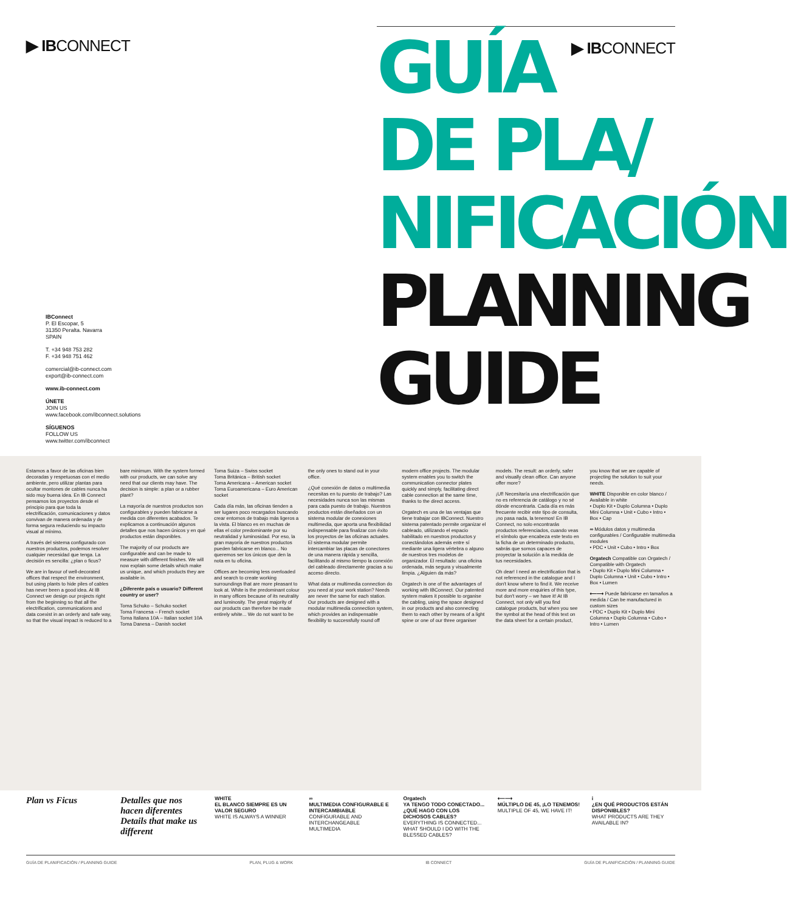▶ IBCONNECT
IBConnect
P. El Escopar, 5
31350 Peralta. Navarra
SPAIN
T. +34 948 753 282
F. +34 948 751 462
comercial@ib-connect.com
export@ib-connect.com
www.ib-connect.com
ÚNETE
JOIN US
www.facebook.com/ibconnect.solutions
SÍGUENOS
FOLLOW US
www.twitter.com/ibconnect
▶ IBCONNECT
GUÍA
DE PLA/
NIFICACIÓN
PLANNING
GUIDE
Estamos a favor de las oficinas bien decoradas y respetuosas con el medio ambiente, pero utilizar plantas para ocultar montones de cables nunca ha sido muy buena idea. En IB Connect pensamos los proyectos desde el principio para que toda la electrificación, comunicaciones y datos convivan de manera ordenada y de forma segura reduciendo su impacto visual al mínimo.
A través del sistema configurado con nuestros productos, podemos resolver cualquier necesidad que tenga. La decisión es sencilla: ¿plan o ficus?
We are in favour of well-decorated offices that respect the environment, but using plants to hide piles of cables has never been a good idea. At IB Connect we design our projects right from the beginning so that all the electrification, communications and data coexist in an orderly and safe way, so that the visual impact is reduced to a bare minimum. With the system formed with our products, we can solve any need that our clients may have. The decision is simple: a plan or a rubber plant?
La mayoría de nuestros productos son configurables y pueden fabricarse a medida con diferentes acabados. Te explicamos a continuación algunos detalles que nos hacen únicos y en qué productos están disponibles.
The majority of our products are configurable and can be made to measure with different finishes. We will now explain some details which make us unique, and which products they are available in.
¿Diferente país o usuario? Different country or user?
Toma Schuko – Schuko socket
Toma Francesa – French socket
Toma Italiana 10A – Italian socket 10A
Toma Danesa – Danish socket
Toma Suiza – Swiss socket
Toma Británica – British socket
Toma Americana – American socket
Toma Euroamericana – Euro American socket
Cada día más, las oficinas tienden a ser lugares poco recargados buscando crear entornos de trabajo más ligeros a la vista. El blanco es en muchas de ellas el color predominante por su neutralidad y luminosidad. Por eso, la gran mayoría de nuestros productos pueden fabricarse en blanco... No queremos ser los únicos que den la nota en tu oficina.
Offices are becoming less overloaded and search to create working surroundings that are more pleasant to look at. White is the predominant colour in many offices because of its neutrality and luminosity. The great majority of our products can therefore be made entirely white... We do not want to be the only ones to stand out in your office.
¿Qué conexión de datos o multimedia necesitas en tu puesto de trabajo? Las necesidades nunca son las mismas para cada puesto de trabajo. Nuestros productos están diseñados con un sistema modular de conexiones multimedia, que aporta una flexibilidad indispensable para finalizar con éxito los proyectos de las oficinas actuales. El sistema modular permite intercambiar las placas de conectores de una manera rápida y sencilla, facilitando al mismo tiempo la conexión del cableado directamente gracias a su acceso directo.
What data or multimedia connection do you need at your work station? Needs are never the same for each station. Our products are designed with a modular multimedia connection system, which provides an indispensable flexibility to successfully round off modern office projects. The modular system enables you to switch the communication connector plates quickly and simply, facilitating direct cable connection at the same time, thanks to the direct access.
Orgatech es una de las ventajas que tiene trabajar con IBConnect. Nuestro sistema patentado permite organizar el cableado, utilizando el espacio habilitado en nuestros productos y conectándolos además entre sí mediante una ligera vértebra o alguno de nuestros tres modelos de organizador. El resultado: una oficina ordenada, más segura y visualmente limpia. ¿Alguien da más?
Orgatech is one of the advantages of working with IBConnect. Our patented system makes it possible to organise the cabling, using the space designed in our products and also connecting them to each other by means of a light spine or one of our three organiser models. The result: an orderly, safer and visually clean office. Can anyone offer more?
¡Uf! Necesitaría una electrificación que no es referencia de catálogo y no sé dónde encontrarla. Cada día es más frecuente recibir este tipo de consulta, ¡no pasa nada, la tenemos! En IB Connect, no solo encontrarás productos referenciados, cuando veas el símbolo que encabeza este texto en la ficha de un determinado producto, sabrás que somos capaces de proyectar la solución a la medida de tus necesidades.
Oh dear! I need an electrification that is not referenced in the catalogue and I don't know where to find it. We receive more and more enquiries of this type, but don't worry – we have it! At IB Connect, not only will you find catalogue products, but when you see the symbol at the head of this text on the data sheet for a certain product, you know that we are capable of projecting the solution to suit your needs.
WHITE Disponible en color blanco / Available in white
• Duplo Kit • Duplo Columna • Duplo Mini Columna • Unit • Cubo • Intro • Box • Cap
∞ Módulos datos y multimedia configurables / Configurable multimedia modules
• PDC • Unit • Cubo • Intro • Box
Orgatech Compatible con Orgatech / Compatible with Orgatech
• Duplo Kit • Duplo Mini Columna • Duplo Columna • Unit • Cubo • Intro • Box • Lumen
⟵⟶ Puede fabricarse en tamaños a medida / Can be manufactured in custom sizes
• PDC • Duplo Kit • Duplo Mini Columna • Duplo Columna • Cubo • Intro • Lumen
Plan vs Ficus Detalles que nos hacen diferentes
Details that make us different
WHITE
EL BLANCO SIEMPRE ES UN VALOR SEGURO
WHITE IS ALWAYS A WINNER
∞
MULTIMEDIA CONFIGURABLE E INTERCAMBIABLE
CONFIGURABLE AND INTERCHANGEABLE MULTIMEDIA
Orgatech
YA TENGO TODO CONECTADO... ¿QUÉ HAGO CON LOS DICHOSOS CABLES?
EVERYTHING IS CONNECTED... WHAT SHOULD I DO WITH THE BLESSED CABLES?
⟵⟶
MÚLTIPLO DE 45, ¡LO TENEMOS!
MULTIPLE OF 45, WE HAVE IT!
i
¿EN QUÉ PRODUCTOS ESTÁN DISPONIBLES?
WHAT PRODUCTS ARE THEY AVAILABLE IN?
GUÍA DE PLANIFICACIÓN / PLANNING GUIDE PLAN, PLUG & WORK IB CONNECT GUÍA DE PLANIFICACIÓN / PLANNING GUIDE